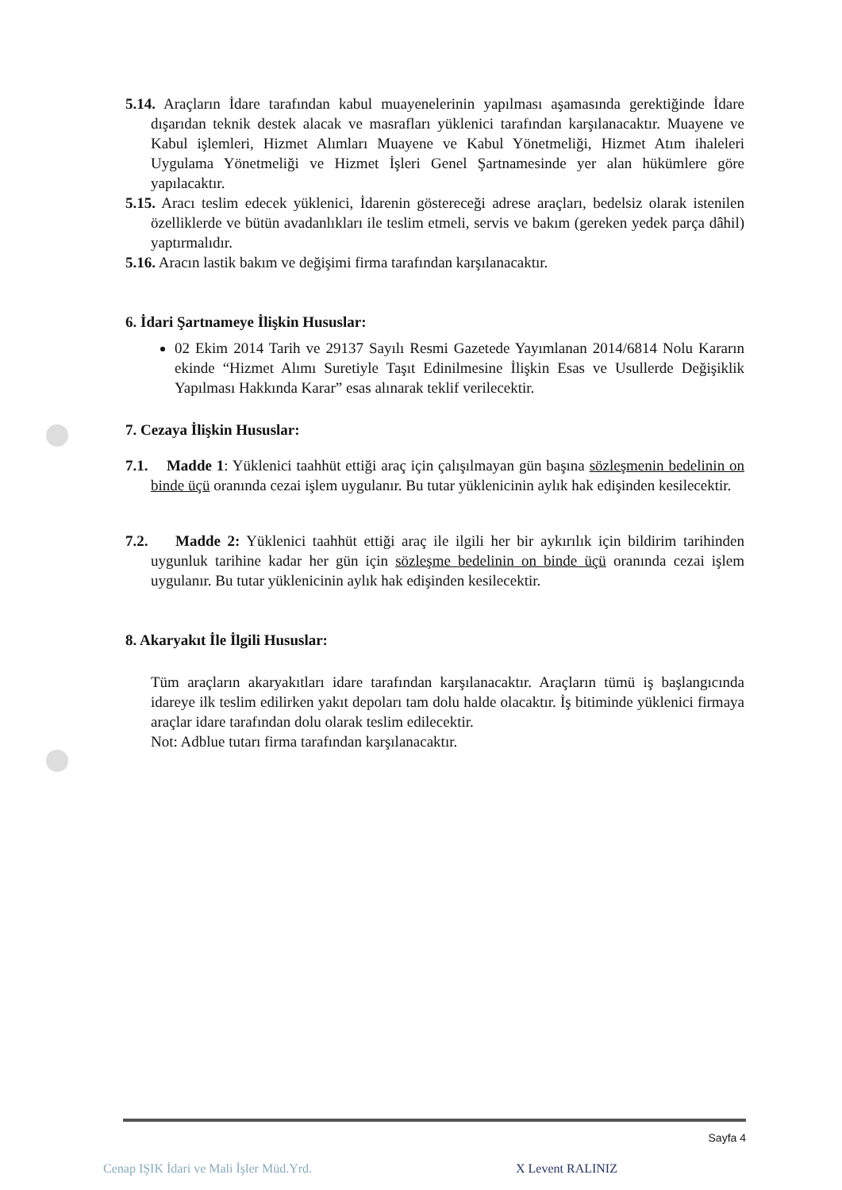5.14. Araçların İdare tarafından kabul muayenelerinin yapılması aşamasında gerektiğinde İdare dışarıdan teknik destek alacak ve masrafları yüklenici tarafından karşılanacaktır. Muayene ve Kabul işlemleri, Hizmet Alımları Muayene ve Kabul Yönetmeliği, Hizmet Atım ihaleleri Uygulama Yönetmeliği ve Hizmet İşleri Genel Şartnamesinde yer alan hükümlere göre yapılacaktır.
5.15. Aracı teslim edecek yüklenici, İdarenin göstereceği adrese araçları, bedelsiz olarak istenilen özelliklerde ve bütün avadanlıkları ile teslim etmeli, servis ve bakım (gereken yedek parça dâhil) yaptırmalıdır.
5.16. Aracın lastik bakım ve değişimi firma tarafından karşılanacaktır.
6. İdari Şartnameye İlişkin Hususlar:
02 Ekim 2014 Tarih ve 29137 Sayılı Resmi Gazetede Yayımlanan 2014/6814 Nolu Kararın ekinde “Hizmet Alımı Suretiyle Taşıt Edinilmesine İlişkin Esas ve Usullerde Değişiklik Yapılması Hakkında Karar” esas alınarak teklif verilecektir.
7. Cezaya İlişkin Hususlar:
7.1. Madde 1: Yüklenici taahhüt ettiği araç için çalışılmayan gün başına sözleşmenin bedelinin on binde üçü oranında cezai işlem uygulanır. Bu tutar yüklenicinin aylık hak edişinden kesilecektir.
7.2. Madde 2: Yüklenici taahhüt ettiği araç ile ilgili her bir aykırılık için bildirim tarihinden uygunluk tarihine kadar her gün için sözleşme bedelinin on binde üçü oranında cezai işlem uygulanır. Bu tutar yüklenicinin aylık hak edişinden kesilecektir.
8. Akaryakıt İle İlgili Hususlar:
Tüm araçların akaryakıtları idare tarafından karşılanacaktır. Araçların tümü iş başlangıcında idareye ilk teslim edilirken yakıt depoları tam dolu halde olacaktır. İş bitiminde yüklenici firmaya araçlar idare tarafından dolu olarak teslim edilecektir.
Not: Adblue tutarı firma tarafından karşılanacaktır.
Sayfa 4
Cenap IŞIK İdari ve Mali İşler Müd.Yrd.
X Levent RALINIZ